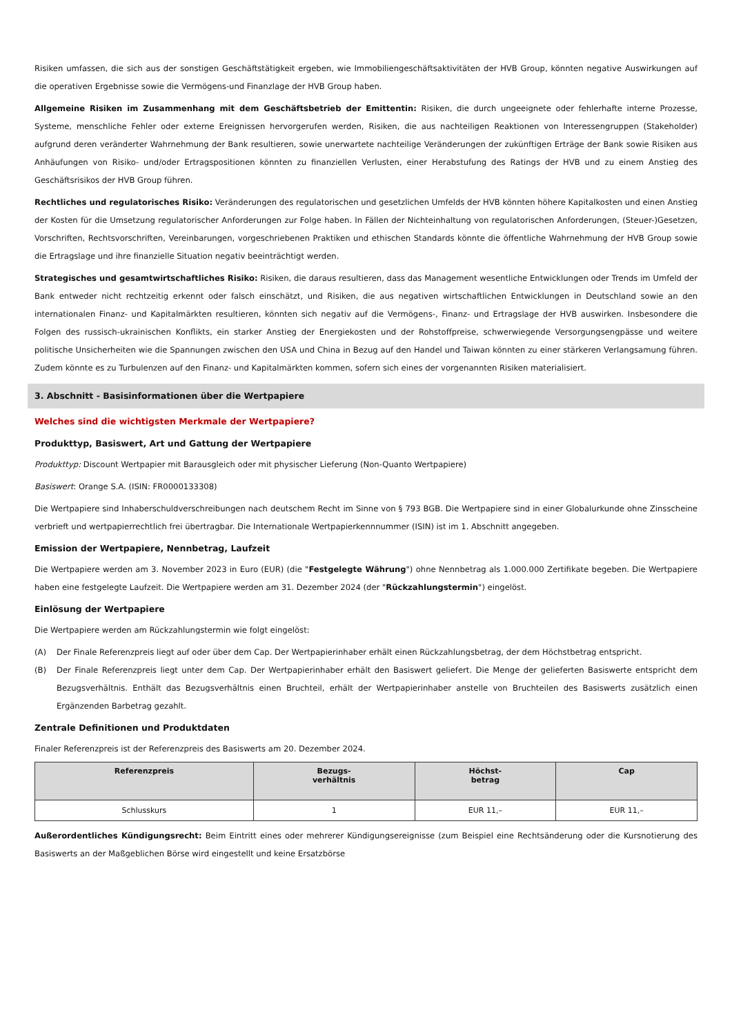Risiken umfassen, die sich aus der sonstigen Geschäftstätigkeit ergeben, wie Immobiliengeschäftsaktivitäten der HVB Group, könnten negative Auswirkungen auf die operativen Ergebnisse sowie die Vermögens-und Finanzlage der HVB Group haben.
Allgemeine Risiken im Zusammenhang mit dem Geschäftsbetrieb der Emittentin: Risiken, die durch ungeeignete oder fehlerhafte interne Prozesse, Systeme, menschliche Fehler oder externe Ereignissen hervorgerufen werden, Risiken, die aus nachteiligen Reaktionen von Interessengruppen (Stakeholder) aufgrund deren veränderter Wahrnehmung der Bank resultieren, sowie unerwartete nachteilige Veränderungen der zukünftigen Erträge der Bank sowie Risiken aus Anhäufungen von Risiko- und/oder Ertragspositionen könnten zu finanziellen Verlusten, einer Herabstufung des Ratings der HVB und zu einem Anstieg des Geschäftsrisikos der HVB Group führen.
Rechtliches und regulatorisches Risiko: Veränderungen des regulatorischen und gesetzlichen Umfelds der HVB könnten höhere Kapitalkosten und einen Anstieg der Kosten für die Umsetzung regulatorischer Anforderungen zur Folge haben. In Fällen der Nichteinhaltung von regulatorischen Anforderungen, (Steuer-)Gesetzen, Vorschriften, Rechtsvorschriften, Vereinbarungen, vorgeschriebenen Praktiken und ethischen Standards könnte die öffentliche Wahrnehmung der HVB Group sowie die Ertragslage und ihre finanzielle Situation negativ beeinträchtigt werden.
Strategisches und gesamtwirtschaftliches Risiko: Risiken, die daraus resultieren, dass das Management wesentliche Entwicklungen oder Trends im Umfeld der Bank entweder nicht rechtzeitig erkennt oder falsch einschätzt, und Risiken, die aus negativen wirtschaftlichen Entwicklungen in Deutschland sowie an den internationalen Finanz- und Kapitalmärkten resultieren, könnten sich negativ auf die Vermögens-, Finanz- und Ertragslage der HVB auswirken. Insbesondere die Folgen des russisch-ukrainischen Konflikts, ein starker Anstieg der Energiekosten und der Rohstoffpreise, schwerwiegende Versorgungsengpässe und weitere politische Unsicherheiten wie die Spannungen zwischen den USA und China in Bezug auf den Handel und Taiwan könnten zu einer stärkeren Verlangsamung führen. Zudem könnte es zu Turbulenzen auf den Finanz- und Kapitalmärkten kommen, sofern sich eines der vorgenannten Risiken materialisiert.
3. Abschnitt - Basisinformationen über die Wertpapiere
Welches sind die wichtigsten Merkmale der Wertpapiere?
Produkttyp, Basiswert, Art und Gattung der Wertpapiere
Produkttyp: Discount Wertpapier mit Barausgleich oder mit physischer Lieferung (Non-Quanto Wertpapiere)
Basiswert: Orange S.A. (ISIN: FR0000133308)
Die Wertpapiere sind Inhaberschuldverschreibungen nach deutschem Recht im Sinne von § 793 BGB. Die Wertpapiere sind in einer Globalurkunde ohne Zinsscheine verbrieft und wertpapierrechtlich frei übertragbar. Die Internationale Wertpapierkennnummer (ISIN) ist im 1. Abschnitt angegeben.
Emission der Wertpapiere, Nennbetrag, Laufzeit
Die Wertpapiere werden am 3. November 2023 in Euro (EUR) (die "Festgelegte Währung") ohne Nennbetrag als 1.000.000 Zertifikate begeben. Die Wertpapiere haben eine festgelegte Laufzeit. Die Wertpapiere werden am 31. Dezember 2024 (der "Rückzahlungstermin") eingelöst.
Einlösung der Wertpapiere
Die Wertpapiere werden am Rückzahlungstermin wie folgt eingelöst:
(A) Der Finale Referenzpreis liegt auf oder über dem Cap. Der Wertpapierinhaber erhält einen Rückzahlungsbetrag, der dem Höchstbetrag entspricht.
(B) Der Finale Referenzpreis liegt unter dem Cap. Der Wertpapierinhaber erhält den Basiswert geliefert. Die Menge der gelieferten Basiswerte entspricht dem Bezugsverhältnis. Enthält das Bezugsverhältnis einen Bruchteil, erhält der Wertpapierinhaber anstelle von Bruchteilen des Basiswerts zusätzlich einen Ergänzenden Barbetrag gezahlt.
Zentrale Definitionen und Produktdaten
Finaler Referenzpreis ist der Referenzpreis des Basiswerts am 20. Dezember 2024.
| Referenzpreis | Bezugs- verhältnis | Höchst- betrag | Cap |
| --- | --- | --- | --- |
| Schlusskurs | 1 | EUR 11,– | EUR 11,– |
Außerordentliches Kündigungsrecht: Beim Eintritt eines oder mehrerer Kündigungsereignisse (zum Beispiel eine Rechtsänderung oder die Kursnotierung des Basiswerts an der Maßgeblichen Börse wird eingestellt und keine Ersatzbörse